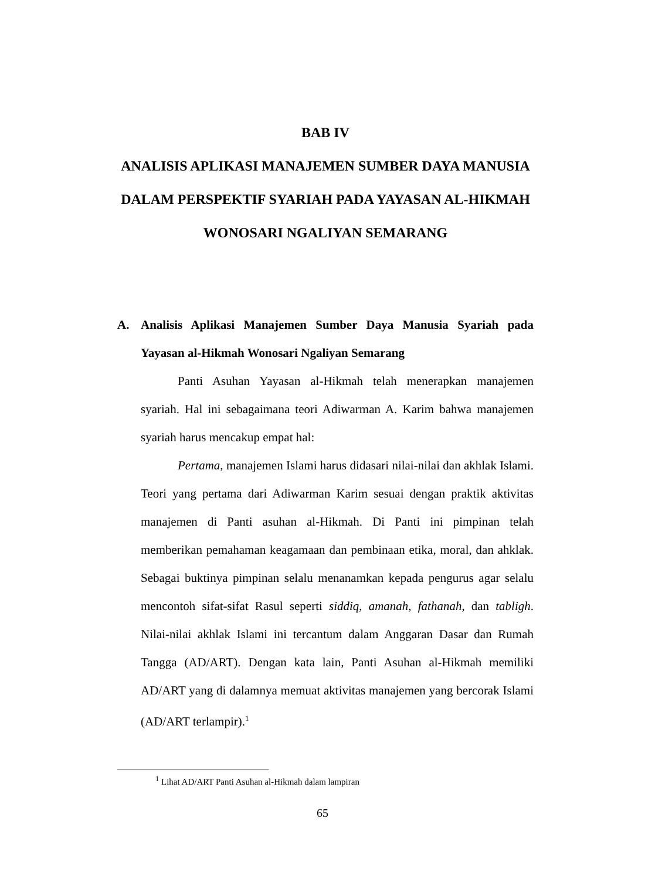BAB IV
ANALISIS APLIKASI MANAJEMEN SUMBER DAYA MANUSIA DALAM PERSPEKTIF SYARIAH PADA YAYASAN AL-HIKMAH WONOSARI NGALIYAN SEMARANG
A. Analisis Aplikasi Manajemen Sumber Daya Manusia Syariah pada Yayasan al-Hikmah Wonosari Ngaliyan Semarang
Panti Asuhan Yayasan al-Hikmah telah menerapkan manajemen syariah. Hal ini sebagaimana teori Adiwarman A. Karim bahwa manajemen syariah harus mencakup empat hal:
Pertama, manajemen Islami harus didasari nilai-nilai dan akhlak Islami. Teori yang pertama dari Adiwarman Karim sesuai dengan praktik aktivitas manajemen di Panti asuhan al-Hikmah. Di Panti ini pimpinan telah memberikan pemahaman keagamaan dan pembinaan etika, moral, dan ahklak. Sebagai buktinya pimpinan selalu menanamkan kepada pengurus agar selalu mencontoh sifat-sifat Rasul seperti siddiq, amanah, fathanah, dan tabligh. Nilai-nilai akhlak Islami ini tercantum dalam Anggaran Dasar dan Rumah Tangga (AD/ART). Dengan kata lain, Panti Asuhan al-Hikmah memiliki AD/ART yang di dalamnya memuat aktivitas manajemen yang bercorak Islami (AD/ART terlampir).<sup>1</sup>
<sup>1</sup> Lihat AD/ART Panti Asuhan al-Hikmah dalam lampiran
65